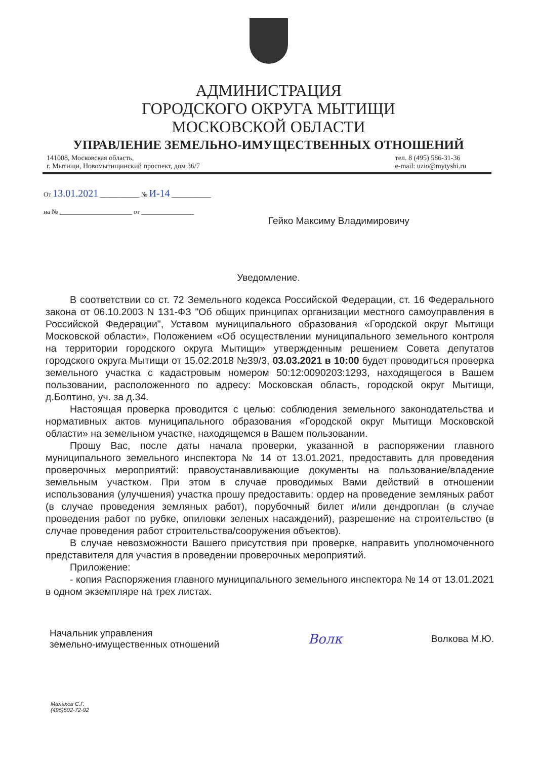АДМИНИСТРАЦИЯ
ГОРОДСКОГО ОКРУГА МЫТИЩИ
МОСКОВСКОЙ ОБЛАСТИ
УПРАВЛЕНИЕ ЗЕМЕЛЬНО-ИМУЩЕСТВЕННЫХ ОТНОШЕНИЙ
141008, Московская область,
г. Мытищи, Новомытищинский проспект, дом 36/7
тел. 8 (495) 586-31-36
e-mail: uzio@mytyshi.ru
От 13.01.2021 ____________ № И-14 ____________
на № ______________________ от ________________
Гейко Максиму Владимировичу
Уведомление.
В соответствии со ст. 72 Земельного кодекса Российской Федерации, ст. 16 Федерального закона от 06.10.2003 N 131-ФЗ "Об общих принципах организации местного самоуправления в Российской Федерации", Уставом муниципального образования «Городской округ Мытищи Московской области», Положением «Об осуществлении муниципального земельного контроля на территории городского округа Мытищи» утвержденным решением Совета депутатов городского округа Мытищи от 15.02.2018 №39/3, 03.03.2021 в 10:00 будет проводиться проверка земельного участка с кадастровым номером 50:12:0090203:1293, находящегося в Вашем пользовании, расположенного по адресу: Московская область, городской округ Мытищи, д.Болтино, уч. за д.34.
Настоящая проверка проводится с целью: соблюдения земельного законодательства и нормативных актов муниципального образования «Городской округ Мытищи Московской области» на земельном участке, находящемся в Вашем пользовании.
Прошу Вас, после даты начала проверки, указанной в распоряжении главного муниципального земельного инспектора № 14 от 13.01.2021, предоставить для проведения проверочных мероприятий: правоустанавливающие документы на пользование/владение земельным участком. При этом в случае проводимых Вами действий в отношении использования (улучшения) участка прошу предоставить: ордер на проведение земляных работ (в случае проведения земляных работ), порубочный билет и/или дендроплан (в случае проведения работ по рубке, опиловки зеленых насаждений), разрешение на строительство (в случае проведения работ строительства/сооружения объектов).
В случае невозможности Вашего присутствия при проверке, направить уполномоченного представителя для участия в проведении проверочных мероприятий.
Приложение:
- копия Распоряжения главного муниципального земельного инспектора № 14 от 13.01.2021 в одном экземпляре на трех листах.
Начальник управления
земельно-имущественных отношений
Волк
Волкова М.Ю.
Малахов С.Г.
(495)502-72-92